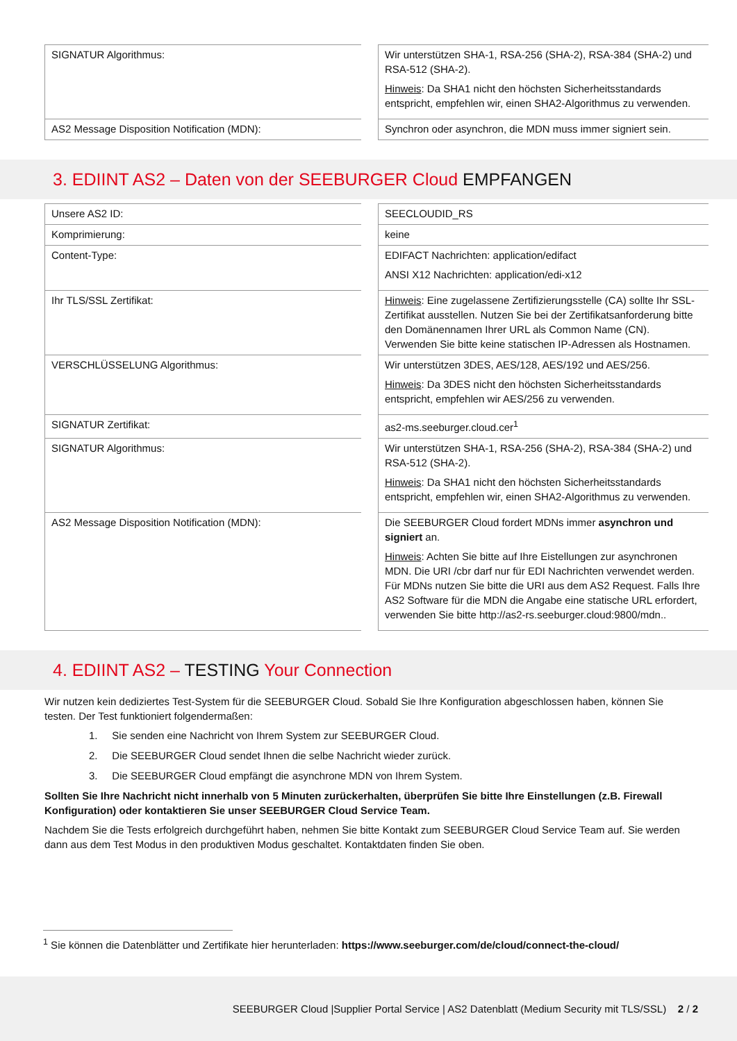| SIGNATUR Algorithmus: | | Wir unterstützen SHA-1, RSA-256 (SHA-2), RSA-384 (SHA-2) und RSA-512 (SHA-2). Hinweis : Da SHA1 nicht den höchsten Sicherheitsstandards entspricht, empfehlen wir, einen SHA2-Algorithmus zu verwenden. |
| AS2 Message Disposition Notification (MDN): | | Synchron oder asynchron, die MDN muss immer signiert sein. |
3. EDIINT AS2 – Daten von der SEEBURGER Cloud EMPFANGEN
| Unsere AS2 ID: | | SEECLOUDID_RS |
| Komprimierung: | | keine |
| Content-Type: | | EDIFACT Nachrichten: application/edifact ANSI X12 Nachrichten: application/edi-x12 |
| Ihr TLS/SSL Zertifikat: | | Hinweis : Eine zugelassene Zertifizierungsstelle (CA) sollte Ihr SSL-Zertifikat ausstellen. Nutzen Sie bei der Zertifikatsanforderung bitte den Domänennamen Ihrer URL als Common Name (CN). Verwenden Sie bitte keine statischen IP-Adressen als Hostnamen. |
| VERSCHLÜSSELUNG Algorithmus: | | Wir unterstützen 3DES, AES/128, AES/192 und AES/256. Hinweis : Da 3DES nicht den höchsten Sicherheitsstandards entspricht, empfehlen wir AES/256 zu verwenden. |
| SIGNATUR Zertifikat: | | as2-ms.seeburger.cloud.cer<sup>1</sup> |
| SIGNATUR Algorithmus: | | Wir unterstützen SHA-1, RSA-256 (SHA-2), RSA-384 (SHA-2) und RSA-512 (SHA-2). Hinweis : Da SHA1 nicht den höchsten Sicherheitsstandards entspricht, empfehlen wir, einen SHA2-Algorithmus zu verwenden. |
| AS2 Message Disposition Notification (MDN): | | Die SEEBURGER Cloud fordert MDNs immer asynchron und signiert an. Hinweis : Achten Sie bitte auf Ihre Eistellungen zur asynchronen MDN. Die URI /cbr darf nur für EDI Nachrichten verwendet werden. Für MDNs nutzen Sie bitte die URI aus dem AS2 Request. Falls Ihre AS2 Software für die MDN die Angabe eine statische URL erfordert, verwenden Sie bitte http://as2-rs.seeburger.cloud:9800/mdn.. |
4. EDIINT AS2 – TESTING Your Connection
Wir nutzen kein dediziertes Test-System für die SEEBURGER Cloud. Sobald Sie Ihre Konfiguration abgeschlossen haben, können Sie testen. Der Test funktioniert folgendermaßen:
1. Sie senden eine Nachricht von Ihrem System zur SEEBURGER Cloud.
2. Die SEEBURGER Cloud sendet Ihnen die selbe Nachricht wieder zurück.
3. Die SEEBURGER Cloud empfängt die asynchrone MDN von Ihrem System.
Sollten Sie Ihre Nachricht nicht innerhalb von 5 Minuten zurückerhalten, überprüfen Sie bitte Ihre Einstellungen (z.B. Firewall Konfiguration) oder kontaktieren Sie unser SEEBURGER Cloud Service Team.
Nachdem Sie die Tests erfolgreich durchgeführt haben, nehmen Sie bitte Kontakt zum SEEBURGER Cloud Service Team auf. Sie werden dann aus dem Test Modus in den produktiven Modus geschaltet. Kontaktdaten finden Sie oben.
<sup>1</sup> Sie können die Datenblätter und Zertifikate hier herunterladen: https://www.seeburger.com/de/cloud/connect-the-cloud/
SEEBURGER Cloud |Supplier Portal Service | AS2 Datenblatt (Medium Security mit TLS/SSL) 2 / 2